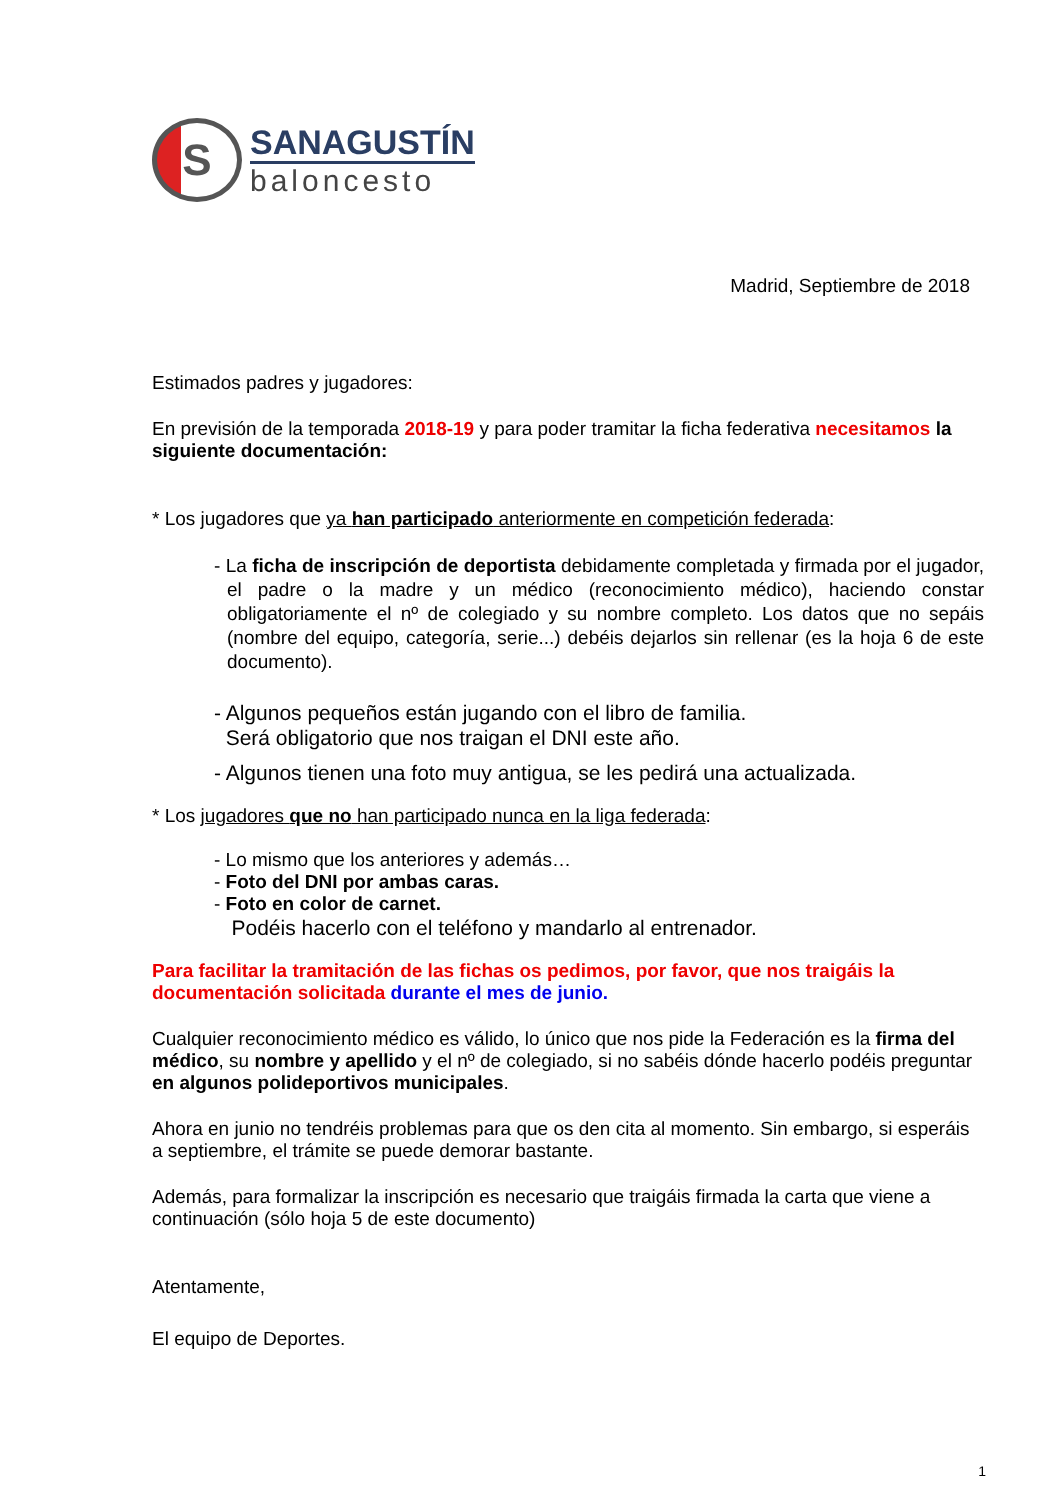S
SANAGUSTÍN
baloncesto
Madrid, Septiembre de 2018
Estimados padres y jugadores:
En previsión de la temporada 2018-19 y para poder tramitar la ficha federativa necesitamos la siguiente documentación:
* Los jugadores que ya han participado anteriormente en competición federada:
- La ficha de inscripción de deportista debidamente completada y firmada por el jugador, el padre o la madre y un médico (reconocimiento médico), haciendo constar obligatoriamente el nº de colegiado y su nombre completo. Los datos que no sepáis (nombre del equipo, categoría, serie...) debéis dejarlos sin rellenar (es la hoja 6 de este documento).
- Algunos pequeños están jugando con el libro de familia.
Será obligatorio que nos traigan el DNI este año.
- Algunos tienen una foto muy antigua, se les pedirá una actualizada.
* Los jugadores que no han participado nunca en la liga federada:
- Lo mismo que los anteriores y además…
- Foto del DNI por ambas caras.
- Foto en color de carnet.
Podéis hacerlo con el teléfono y mandarlo al entrenador.
Para facilitar la tramitación de las fichas os pedimos, por favor, que nos traigáis la documentación solicitada durante el mes de junio.
Cualquier reconocimiento médico es válido, lo único que nos pide la Federación es la firma del médico, su nombre y apellido y el nº de colegiado, si no sabéis dónde hacerlo podéis preguntar en algunos polideportivos municipales.
Ahora en junio no tendréis problemas para que os den cita al momento. Sin embargo, si esperáis a septiembre, el trámite se puede demorar bastante.
Además, para formalizar la inscripción es necesario que traigáis firmada la carta que viene a continuación (sólo hoja 5 de este documento)
Atentamente,
El equipo de Deportes.
1